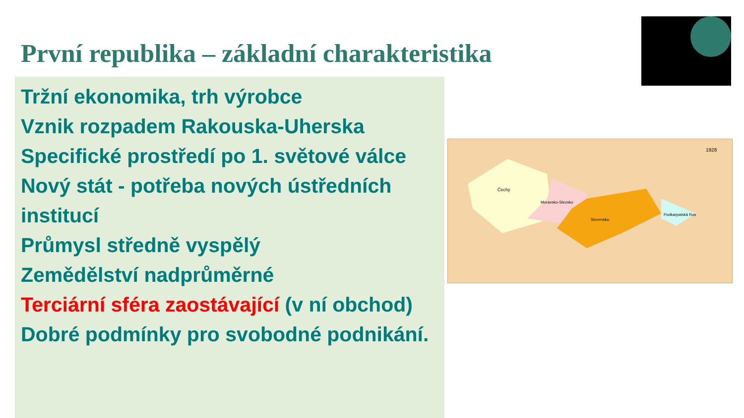První republika – základní charakteristika
Tržní ekonomika, trh výrobce
Vznik rozpadem Rakouska-Uherska
Specifické prostředí po 1. světové válce
Nový stát - potřeba nových ústředních institucí
Průmysl středně vyspělý
Zemědělství nadprůměrné
Terciární sféra zaostávající (v ní obchod)
Dobré podmínky pro svobodné podnikání.
Čechy
Moravsko-Slezsko
Slovensko
Podkarpatská Rus
1928